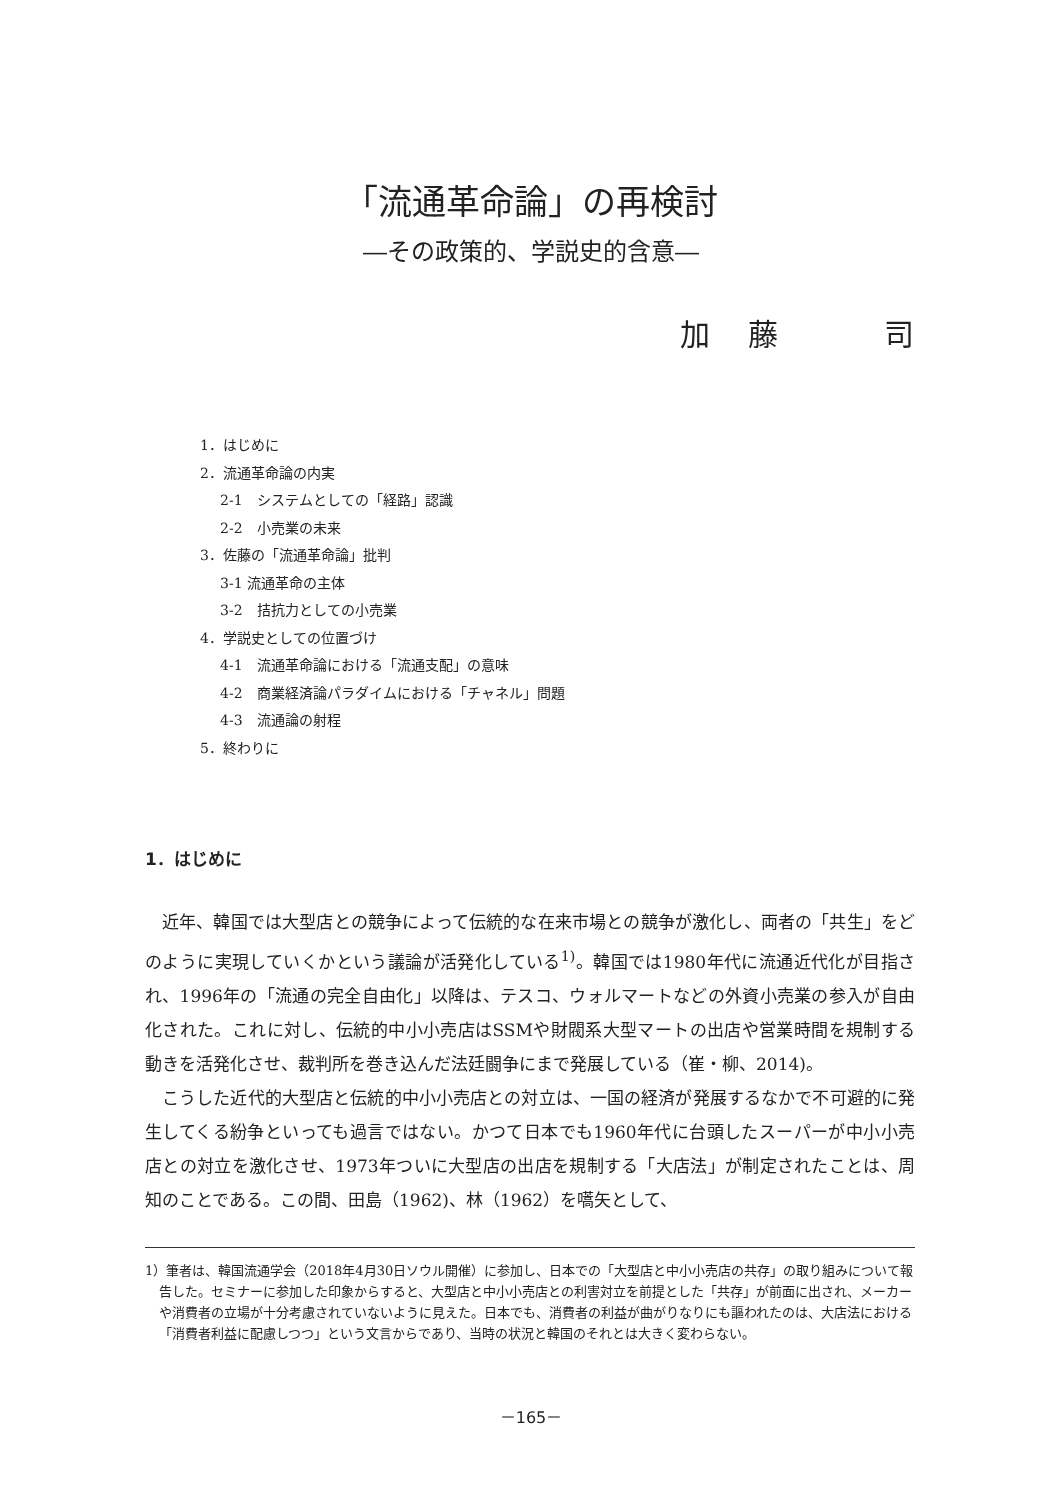「流通革命論」の再検討
―その政策的、学説史的含意―
加　藤　　　司
1．はじめに
2．流通革命論の内実
2-1　システムとしての「経路」認識
2-2　小売業の未来
3．佐藤の「流通革命論」批判
3-1 流通革命の主体
3-2　拮抗力としての小売業
4．学説史としての位置づけ
4-1　流通革命論における「流通支配」の意味
4-2　商業経済論パラダイムにおける「チャネル」問題
4-3　流通論の射程
5．終わりに
1．はじめに
近年、韓国では大型店との競争によって伝統的な在来市場との競争が激化し、両者の「共生」をどのように実現していくかという議論が活発化している<sup>1)</sup>。韓国では1980年代に流通近代化が目指され、1996年の「流通の完全自由化」以降は、テスコ、ウォルマートなどの外資小売業の参入が自由化された。これに対し、伝統的中小小売店はSSMや財閥系大型マートの出店や営業時間を規制する動きを活発化させ、裁判所を巻き込んだ法廷闘争にまで発展している（崔・柳、2014)。
こうした近代的大型店と伝統的中小小売店との対立は、一国の経済が発展するなかで不可避的に発生してくる紛争といっても過言ではない。かつて日本でも1960年代に台頭したスーパーが中小小売店との対立を激化させ、1973年ついに大型店の出店を規制する「大店法」が制定されたことは、周知のことである。この間、田島（1962)、林（1962）を嚆矢として、
1）筆者は、韓国流通学会（2018年4月30日ソウル開催）に参加し、日本での「大型店と中小小売店の共存」の取り組みについて報告した。セミナーに参加した印象からすると、大型店と中小小売店との利害対立を前提とした「共存」が前面に出され、メーカーや消費者の立場が十分考慮されていないように見えた。日本でも、消費者の利益が曲がりなりにも謳われたのは、大店法における「消費者利益に配慮しつつ」という文言からであり、当時の状況と韓国のそれとは大きく変わらない。
－165－